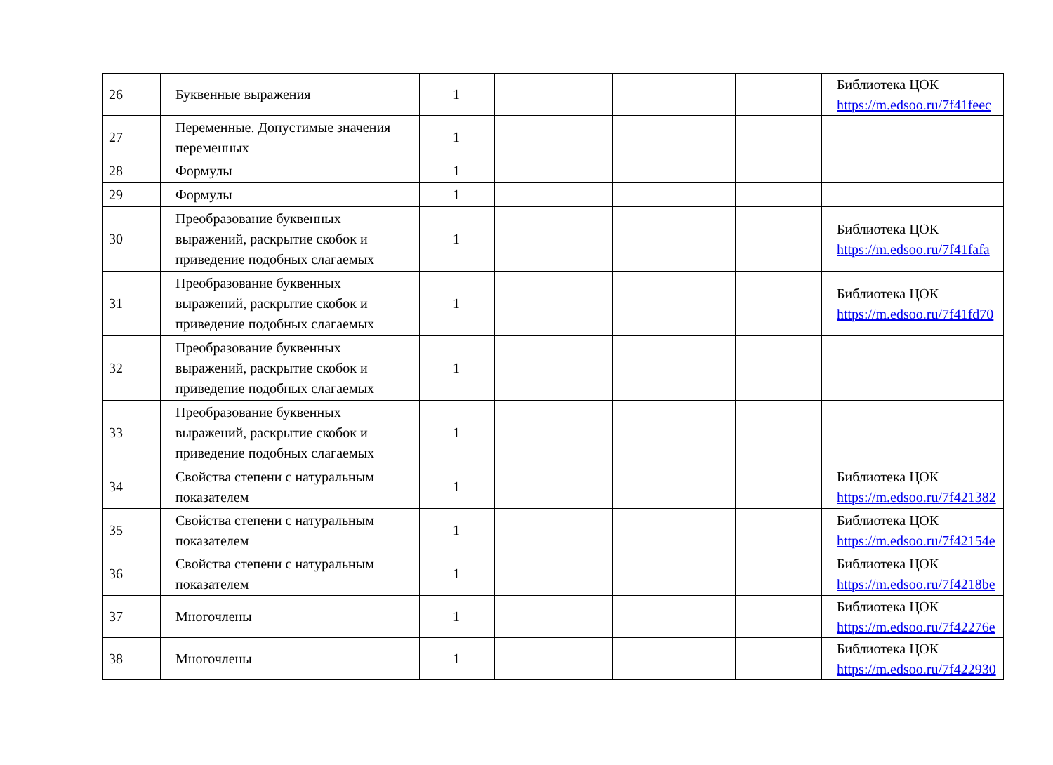| 26 | Буквенные выражения | 1 | | | | Библиотека ЦОК https://m.edsoo.ru/7f41feec |
| 27 | Переменные. Допустимые значения переменных | 1 | | | | |
| 28 | Формулы | 1 | | | | |
| 29 | Формулы | 1 | | | | |
| 30 | Преобразование буквенных выражений, раскрытие скобок и приведение подобных слагаемых | 1 | | | | Библиотека ЦОК https://m.edsoo.ru/7f41fafa |
| 31 | Преобразование буквенных выражений, раскрытие скобок и приведение подобных слагаемых | 1 | | | | Библиотека ЦОК https://m.edsoo.ru/7f41fd70 |
| 32 | Преобразование буквенных выражений, раскрытие скобок и приведение подобных слагаемых | 1 | | | | |
| 33 | Преобразование буквенных выражений, раскрытие скобок и приведение подобных слагаемых | 1 | | | | |
| 34 | Свойства степени с натуральным показателем | 1 | | | | Библиотека ЦОК https://m.edsoo.ru/7f421382 |
| 35 | Свойства степени с натуральным показателем | 1 | | | | Библиотека ЦОК https://m.edsoo.ru/7f42154e |
| 36 | Свойства степени с натуральным показателем | 1 | | | | Библиотека ЦОК https://m.edsoo.ru/7f4218be |
| 37 | Многочлены | 1 | | | | Библиотека ЦОК https://m.edsoo.ru/7f42276e |
| 38 | Многочлены | 1 | | | | Библиотека ЦОК https://m.edsoo.ru/7f422930 |